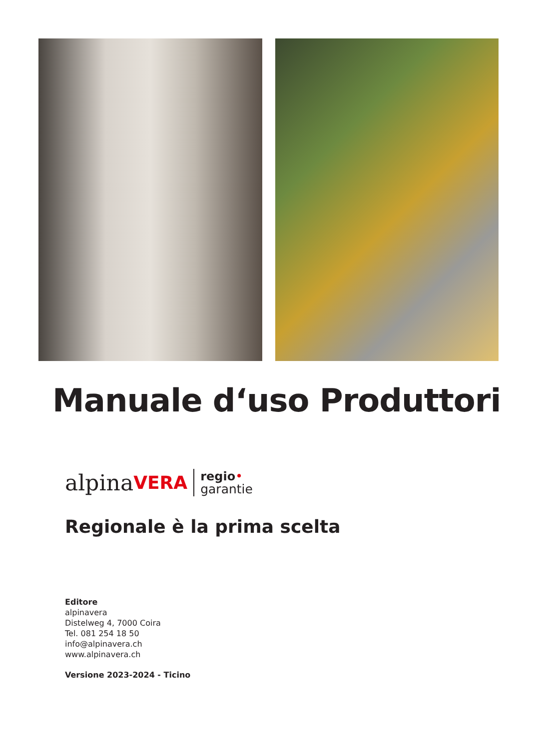Manuale d‘uso Produttori
alpina VERA
regio•
garantie
Regionale è la prima scelta
Editore
alpinavera
Distelweg 4, 7000 Coira
Tel. 081 254 18 50
info@alpinavera.ch
www.alpinavera.ch
Versione 2023-2024 - Ticino